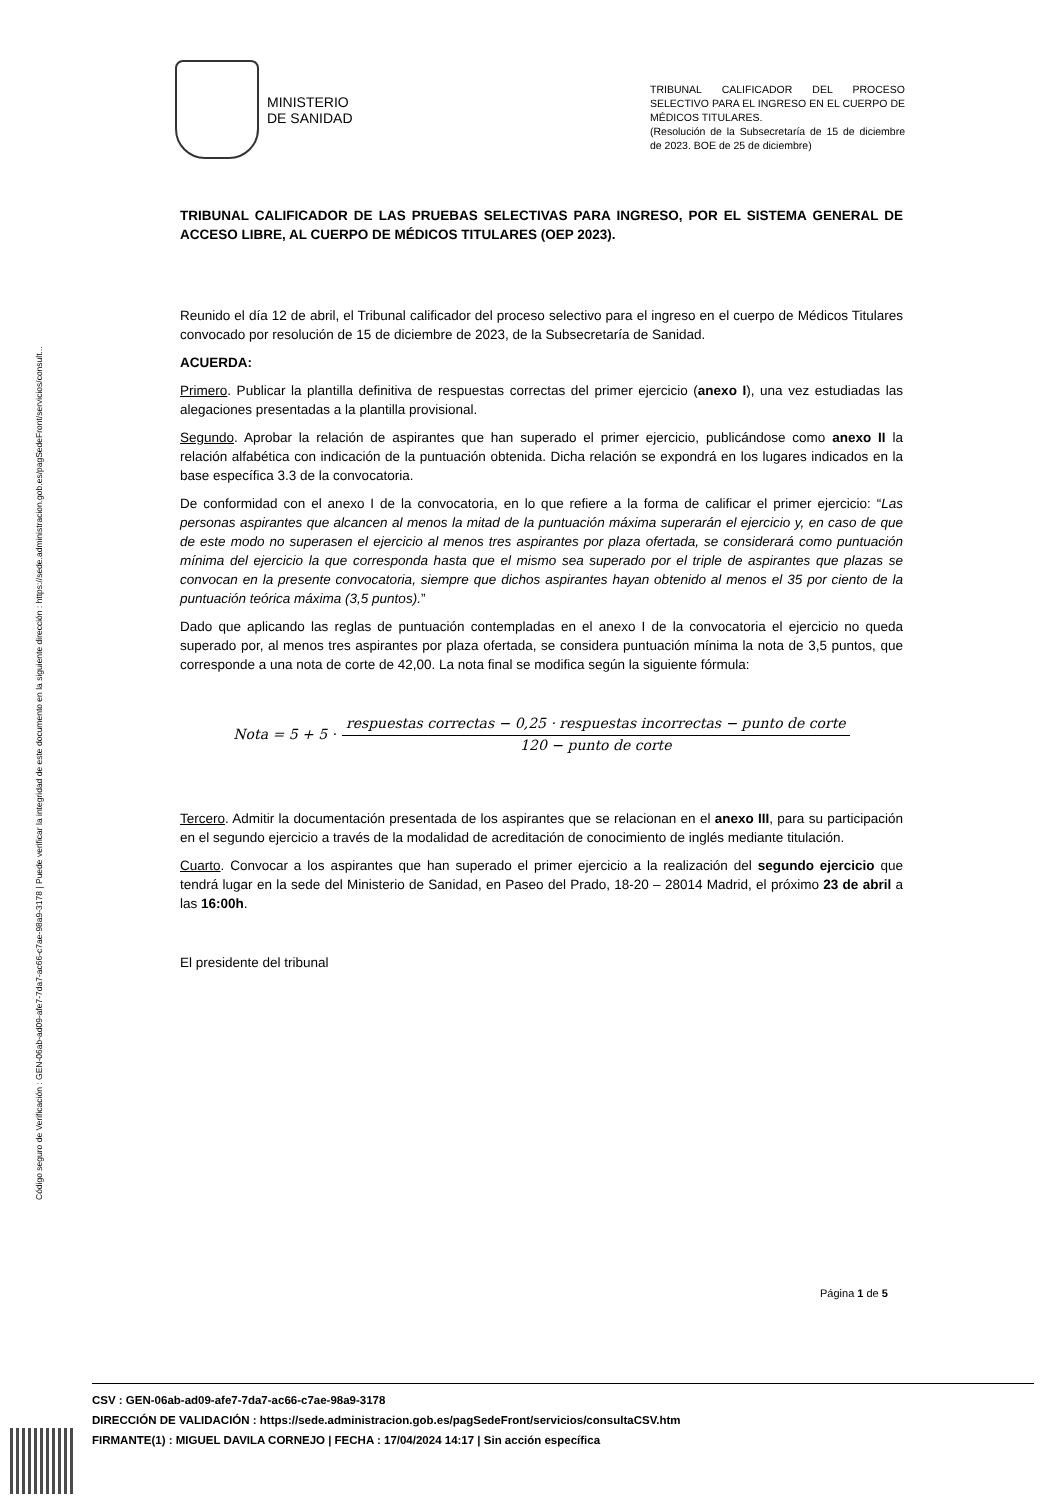Código seguro de Verificación : GEN-06ab-ad09-afe7-7da7-ac66-c7ae-98a9-3178 | Puede verificar la integridad de este documento en la siguiente dirección : https://sede.administracion.gob.es/pagSedeFront/servicios/consult...
MINISTERIO
DE SANIDAD
TRIBUNAL CALIFICADOR DEL PROCESO SELECTIVO PARA EL INGRESO EN EL CUERPO DE MÉDICOS TITULARES.
(Resolución de la Subsecretaría de 15 de diciembre de 2023. BOE de 25 de diciembre)
TRIBUNAL CALIFICADOR DE LAS PRUEBAS SELECTIVAS PARA INGRESO, POR EL SISTEMA GENERAL DE ACCESO LIBRE, AL CUERPO DE MÉDICOS TITULARES (OEP 2023).
Reunido el día 12 de abril, el Tribunal calificador del proceso selectivo para el ingreso en el cuerpo de Médicos Titulares convocado por resolución de 15 de diciembre de 2023, de la Subsecretaría de Sanidad.
ACUERDA:
Primero. Publicar la plantilla definitiva de respuestas correctas del primer ejercicio (anexo I), una vez estudiadas las alegaciones presentadas a la plantilla provisional.
Segundo. Aprobar la relación de aspirantes que han superado el primer ejercicio, publicándose como anexo II la relación alfabética con indicación de la puntuación obtenida. Dicha relación se expondrá en los lugares indicados en la base específica 3.3 de la convocatoria.
De conformidad con el anexo I de la convocatoria, en lo que refiere a la forma de calificar el primer ejercicio: “Las personas aspirantes que alcancen al menos la mitad de la puntuación máxima superarán el ejercicio y, en caso de que de este modo no superasen el ejercicio al menos tres aspirantes por plaza ofertada, se considerará como puntuación mínima del ejercicio la que corresponda hasta que el mismo sea superado por el triple de aspirantes que plazas se convocan en la presente convocatoria, siempre que dichos aspirantes hayan obtenido al menos el 35 por ciento de la puntuación teórica máxima (3,5 puntos).”
Dado que aplicando las reglas de puntuación contempladas en el anexo I de la convocatoria el ejercicio no queda superado por, al menos tres aspirantes por plaza ofertada, se considera puntuación mínima la nota de 3,5 puntos, que corresponde a una nota de corte de 42,00. La nota final se modifica según la siguiente fórmula:
Nota = 5 + 5 ·
respuestas correctas − 0,25 · respuestas incorrectas − punto de corte
120 − punto de corte
Tercero. Admitir la documentación presentada de los aspirantes que se relacionan en el anexo III, para su participación en el segundo ejercicio a través de la modalidad de acreditación de conocimiento de inglés mediante titulación.
Cuarto. Convocar a los aspirantes que han superado el primer ejercicio a la realización del segundo ejercicio que tendrá lugar en la sede del Ministerio de Sanidad, en Paseo del Prado, 18-20 – 28014 Madrid, el próximo 23 de abril a las 16:00h.
El presidente del tribunal
Página 1 de 5
CSV : GEN-06ab-ad09-afe7-7da7-ac66-c7ae-98a9-3178
DIRECCIÓN DE VALIDACIÓN : https://sede.administracion.gob.es/pagSedeFront/servicios/consultaCSV.htm
FIRMANTE(1) : MIGUEL DAVILA CORNEJO | FECHA : 17/04/2024 14:17 | Sin acción específica